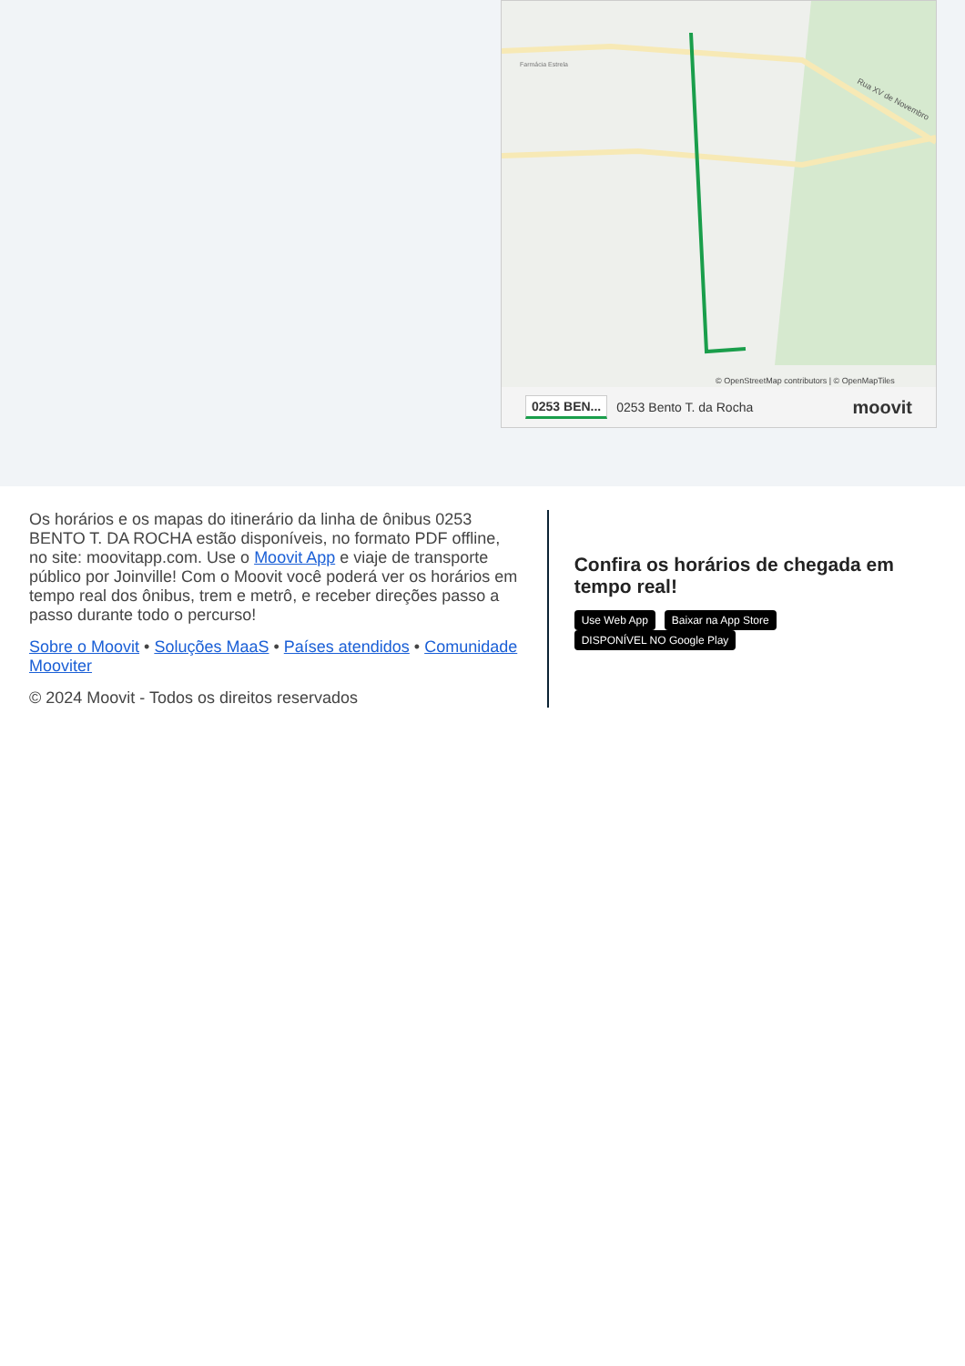Farmácia Estrela
Rua XV de Novembro
© OpenStreetMap contributors | © OpenMapTiles
0253 BEN... 0253 Bento T. da Rocha moovit
Os horários e os mapas do itinerário da linha de ônibus 0253 BENTO T. DA ROCHA estão disponíveis, no formato PDF offline, no site: moovitapp.com. Use o Moovit App e viaje de transporte público por Joinville! Com o Moovit você poderá ver os horários em tempo real dos ônibus, trem e metrô, e receber direções passo a passo durante todo o percurso!
Sobre o Moovit • Soluções MaaS • Países atendidos • Comunidade Mooviter
© 2024 Moovit - Todos os direitos reservados
Confira os horários de chegada em tempo real!
Use Web App Baixar na App Store DISPONÍVEL NO Google Play